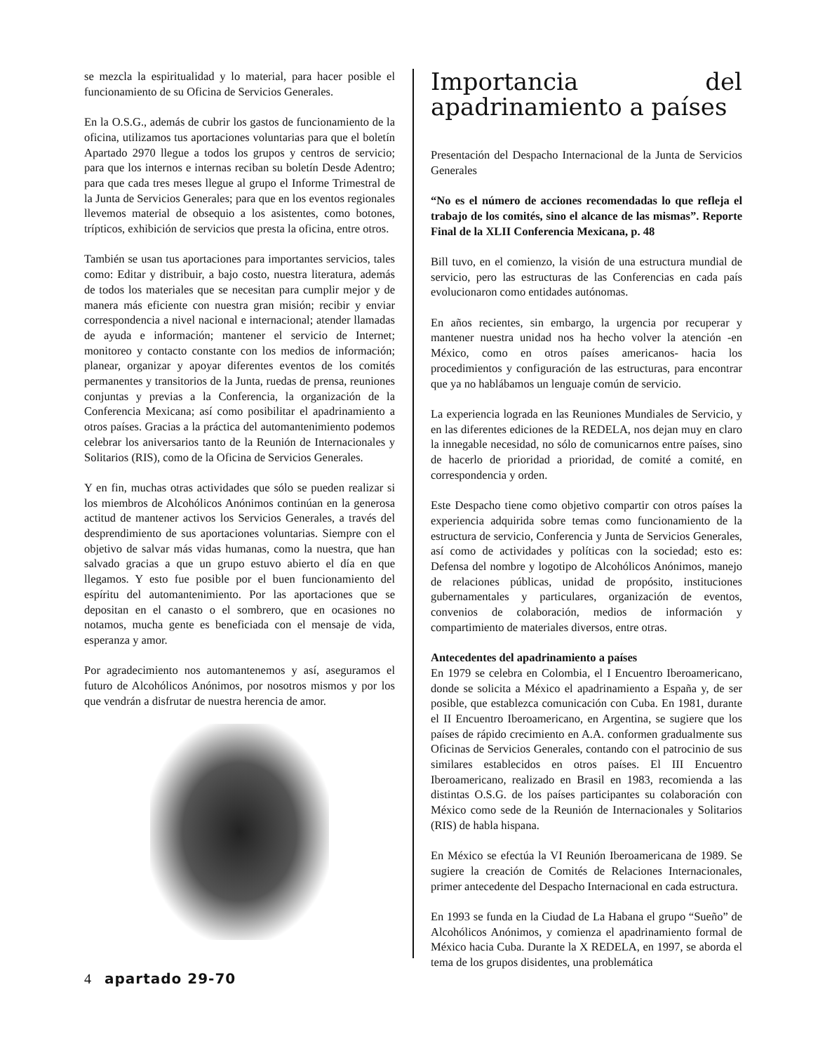se mezcla la espiritualidad y lo material, para hacer posible el funcionamiento de su Oficina de Servicios Generales.
En la O.S.G., además de cubrir los gastos de funcionamiento de la oficina, utilizamos tus aportaciones voluntarias para que el boletín Apartado 2970 llegue a todos los grupos y centros de servicio; para que los internos e internas reciban su boletín Desde Adentro; para que cada tres meses llegue al grupo el Informe Trimestral de la Junta de Servicios Generales; para que en los eventos regionales llevemos material de obsequio a los asistentes, como botones, trípticos, exhibición de servicios que presta la oficina, entre otros.
También se usan tus aportaciones para importantes servicios, tales como: Editar y distribuir, a bajo costo, nuestra literatura, además de todos los materiales que se necesitan para cumplir mejor y de manera más eficiente con nuestra gran misión; recibir y enviar correspondencia a nivel nacional e internacional; atender llamadas de ayuda e información; mantener el servicio de Internet; monitoreo y contacto constante con los medios de información; planear, organizar y apoyar diferentes eventos de los comités permanentes y transitorios de la Junta, ruedas de prensa, reuniones conjuntas y previas a la Conferencia, la organización de la Conferencia Mexicana; así como posibilitar el apadrinamiento a otros países. Gracias a la práctica del automantenimiento podemos celebrar los aniversarios tanto de la Reunión de Internacionales y Solitarios (RIS), como de la Oficina de Servicios Generales.
Y en fin, muchas otras actividades que sólo se pueden realizar si los miembros de Alcohólicos Anónimos continúan en la generosa actitud de mantener activos los Servicios Generales, a través del desprendimiento de sus aportaciones voluntarias. Siempre con el objetivo de salvar más vidas humanas, como la nuestra, que han salvado gracias a que un grupo estuvo abierto el día en que llegamos. Y esto fue posible por el buen funcionamiento del espíritu del automantenimiento. Por las aportaciones que se depositan en el canasto o el sombrero, que en ocasiones no notamos, mucha gente es beneficiada con el mensaje de vida, esperanza y amor.
Por agradecimiento nos automantenemos y así, aseguramos el futuro de Alcohólicos Anónimos, por nosotros mismos y por los que vendrán a disfrutar de nuestra herencia de amor.
Importancia del apadrinamiento a países
Presentación del Despacho Internacional de la Junta de Servicios Generales
“No es el número de acciones recomendadas lo que refleja el trabajo de los comités, sino el alcance de las mismas”. Reporte Final de la XLII Conferencia Mexicana, p. 48
Bill tuvo, en el comienzo, la visión de una estructura mundial de servicio, pero las estructuras de las Conferencias en cada país evolucionaron como entidades autónomas.
En años recientes, sin embargo, la urgencia por recuperar y mantener nuestra unidad nos ha hecho volver la atención -en México, como en otros países americanos- hacia los procedimientos y configuración de las estructuras, para encontrar que ya no hablábamos un lenguaje común de servicio.
La experiencia lograda en las Reuniones Mundiales de Servicio, y en las diferentes ediciones de la REDELA, nos dejan muy en claro la innegable necesidad, no sólo de comunicarnos entre países, sino de hacerlo de prioridad a prioridad, de comité a comité, en correspondencia y orden.
Este Despacho tiene como objetivo compartir con otros países la experiencia adquirida sobre temas como funcionamiento de la estructura de servicio, Conferencia y Junta de Servicios Generales, así como de actividades y políticas con la sociedad; esto es: Defensa del nombre y logotipo de Alcohólicos Anónimos, manejo de relaciones públicas, unidad de propósito, instituciones gubernamentales y particulares, organización de eventos, convenios de colaboración, medios de información y compartimiento de materiales diversos, entre otras.
Antecedentes del apadrinamiento a países
En 1979 se celebra en Colombia, el I Encuentro Iberoamericano, donde se solicita a México el apadrinamiento a España y, de ser posible, que establezca comunicación con Cuba. En 1981, durante el II Encuentro Iberoamericano, en Argentina, se sugiere que los países de rápido crecimiento en A.A. conformen gradualmente sus Oficinas de Servicios Generales, contando con el patrocinio de sus similares establecidos en otros países. El III Encuentro Iberoamericano, realizado en Brasil en 1983, recomienda a las distintas O.S.G. de los países participantes su colaboración con México como sede de la Reunión de Internacionales y Solitarios (RIS) de habla hispana.
En México se efectúa la VI Reunión Iberoamericana de 1989. Se sugiere la creación de Comités de Relaciones Internacionales, primer antecedente del Despacho Internacional en cada estructura.
En 1993 se funda en la Ciudad de La Habana el grupo “Sueño” de Alcohólicos Anónimos, y comienza el apadrinamiento formal de México hacia Cuba. Durante la X REDELA, en 1997, se aborda el tema de los grupos disidentes, una problemática
4 apartado 29-70